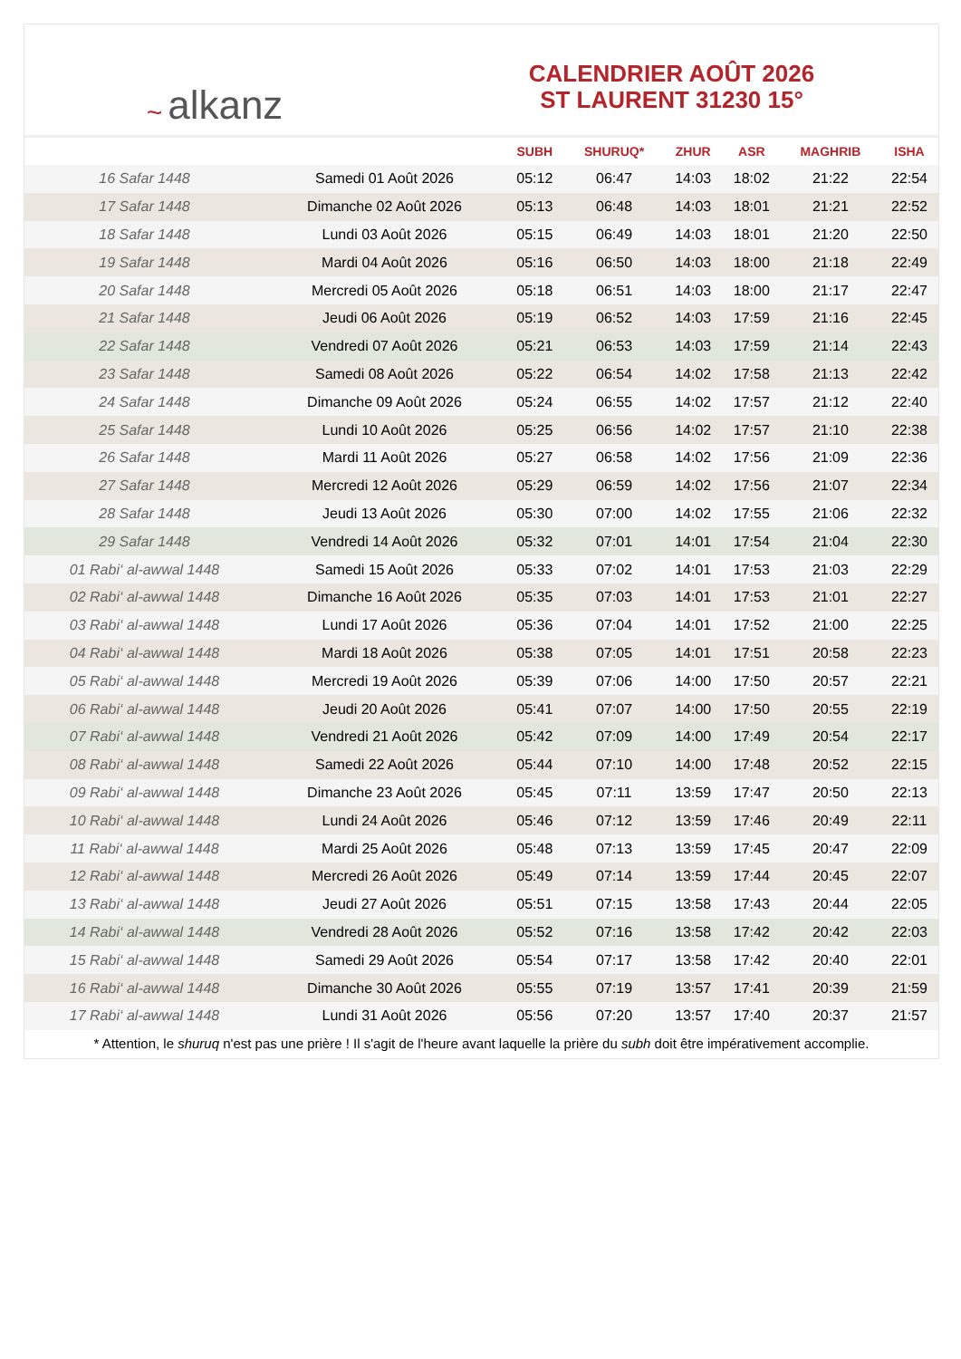~ alkanz
CALENDRIER AOÛT 2026
ST LAURENT 31230 15°
| | | SUBH | SHURUQ* | ZHUR | ASR | MAGHRIB | ISHA |
| --- | --- | --- | --- | --- | --- | --- | --- |
| 16 Safar 1448 | Samedi 01 Août 2026 | 05:12 | 06:47 | 14:03 | 18:02 | 21:22 | 22:54 |
| 17 Safar 1448 | Dimanche 02 Août 2026 | 05:13 | 06:48 | 14:03 | 18:01 | 21:21 | 22:52 |
| 18 Safar 1448 | Lundi 03 Août 2026 | 05:15 | 06:49 | 14:03 | 18:01 | 21:20 | 22:50 |
| 19 Safar 1448 | Mardi 04 Août 2026 | 05:16 | 06:50 | 14:03 | 18:00 | 21:18 | 22:49 |
| 20 Safar 1448 | Mercredi 05 Août 2026 | 05:18 | 06:51 | 14:03 | 18:00 | 21:17 | 22:47 |
| 21 Safar 1448 | Jeudi 06 Août 2026 | 05:19 | 06:52 | 14:03 | 17:59 | 21:16 | 22:45 |
| 22 Safar 1448 | Vendredi 07 Août 2026 | 05:21 | 06:53 | 14:03 | 17:59 | 21:14 | 22:43 |
| 23 Safar 1448 | Samedi 08 Août 2026 | 05:22 | 06:54 | 14:02 | 17:58 | 21:13 | 22:42 |
| 24 Safar 1448 | Dimanche 09 Août 2026 | 05:24 | 06:55 | 14:02 | 17:57 | 21:12 | 22:40 |
| 25 Safar 1448 | Lundi 10 Août 2026 | 05:25 | 06:56 | 14:02 | 17:57 | 21:10 | 22:38 |
| 26 Safar 1448 | Mardi 11 Août 2026 | 05:27 | 06:58 | 14:02 | 17:56 | 21:09 | 22:36 |
| 27 Safar 1448 | Mercredi 12 Août 2026 | 05:29 | 06:59 | 14:02 | 17:56 | 21:07 | 22:34 |
| 28 Safar 1448 | Jeudi 13 Août 2026 | 05:30 | 07:00 | 14:02 | 17:55 | 21:06 | 22:32 |
| 29 Safar 1448 | Vendredi 14 Août 2026 | 05:32 | 07:01 | 14:01 | 17:54 | 21:04 | 22:30 |
| 01 Rabi‘ al-awwal 1448 | Samedi 15 Août 2026 | 05:33 | 07:02 | 14:01 | 17:53 | 21:03 | 22:29 |
| 02 Rabi‘ al-awwal 1448 | Dimanche 16 Août 2026 | 05:35 | 07:03 | 14:01 | 17:53 | 21:01 | 22:27 |
| 03 Rabi‘ al-awwal 1448 | Lundi 17 Août 2026 | 05:36 | 07:04 | 14:01 | 17:52 | 21:00 | 22:25 |
| 04 Rabi‘ al-awwal 1448 | Mardi 18 Août 2026 | 05:38 | 07:05 | 14:01 | 17:51 | 20:58 | 22:23 |
| 05 Rabi‘ al-awwal 1448 | Mercredi 19 Août 2026 | 05:39 | 07:06 | 14:00 | 17:50 | 20:57 | 22:21 |
| 06 Rabi‘ al-awwal 1448 | Jeudi 20 Août 2026 | 05:41 | 07:07 | 14:00 | 17:50 | 20:55 | 22:19 |
| 07 Rabi‘ al-awwal 1448 | Vendredi 21 Août 2026 | 05:42 | 07:09 | 14:00 | 17:49 | 20:54 | 22:17 |
| 08 Rabi‘ al-awwal 1448 | Samedi 22 Août 2026 | 05:44 | 07:10 | 14:00 | 17:48 | 20:52 | 22:15 |
| 09 Rabi‘ al-awwal 1448 | Dimanche 23 Août 2026 | 05:45 | 07:11 | 13:59 | 17:47 | 20:50 | 22:13 |
| 10 Rabi‘ al-awwal 1448 | Lundi 24 Août 2026 | 05:46 | 07:12 | 13:59 | 17:46 | 20:49 | 22:11 |
| 11 Rabi‘ al-awwal 1448 | Mardi 25 Août 2026 | 05:48 | 07:13 | 13:59 | 17:45 | 20:47 | 22:09 |
| 12 Rabi‘ al-awwal 1448 | Mercredi 26 Août 2026 | 05:49 | 07:14 | 13:59 | 17:44 | 20:45 | 22:07 |
| 13 Rabi‘ al-awwal 1448 | Jeudi 27 Août 2026 | 05:51 | 07:15 | 13:58 | 17:43 | 20:44 | 22:05 |
| 14 Rabi‘ al-awwal 1448 | Vendredi 28 Août 2026 | 05:52 | 07:16 | 13:58 | 17:42 | 20:42 | 22:03 |
| 15 Rabi‘ al-awwal 1448 | Samedi 29 Août 2026 | 05:54 | 07:17 | 13:58 | 17:42 | 20:40 | 22:01 |
| 16 Rabi‘ al-awwal 1448 | Dimanche 30 Août 2026 | 05:55 | 07:19 | 13:57 | 17:41 | 20:39 | 21:59 |
| 17 Rabi‘ al-awwal 1448 | Lundi 31 Août 2026 | 05:56 | 07:20 | 13:57 | 17:40 | 20:37 | 21:57 |
* Attention, le shuruq n'est pas une prière ! Il s'agit de l'heure avant laquelle la prière du subh doit être impérativement accomplie.